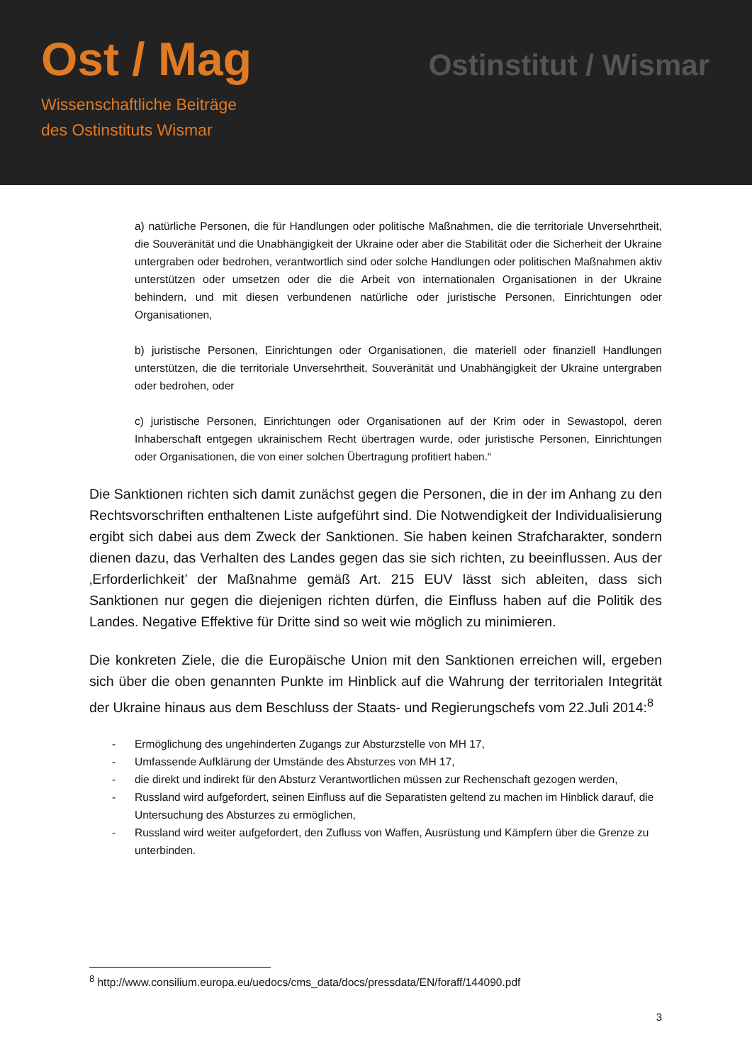Ost / Mag
Wissenschaftliche Beiträge
des Ostinstituts Wismar
Ostinstitut / Wismar
a) natürliche Personen, die für Handlungen oder politische Maßnahmen, die die territoriale Unversehrtheit, die Souveränität und die Unabhängigkeit der Ukraine oder aber die Stabilität oder die Sicherheit der Ukraine untergraben oder bedrohen, verantwortlich sind oder solche Handlungen oder politischen Maßnahmen aktiv unterstützen oder umsetzen oder die die Arbeit von internationalen Organisationen in der Ukraine behindern, und mit diesen verbundenen natürliche oder juristische Personen, Einrichtungen oder Organisationen,
b) juristische Personen, Einrichtungen oder Organisationen, die materiell oder finanziell Handlungen unterstützen, die die territoriale Unversehrtheit, Souveränität und Unabhängigkeit der Ukraine untergraben oder bedrohen, oder
c) juristische Personen, Einrichtungen oder Organisationen auf der Krim oder in Sewastopol, deren Inhaberschaft entgegen ukrainischem Recht übertragen wurde, oder juristische Personen, Einrichtungen oder Organisationen, die von einer solchen Übertragung profitiert haben.“
Die Sanktionen richten sich damit zunächst gegen die Personen, die in der im Anhang zu den Rechtsvorschriften enthaltenen Liste aufgeführt sind. Die Notwendigkeit der Individualisierung ergibt sich dabei aus dem Zweck der Sanktionen. Sie haben keinen Strafcharakter, sondern dienen dazu, das Verhalten des Landes gegen das sie sich richten, zu beeinflussen. Aus der ‚Erforderlichkeit’ der Maßnahme gemäß Art. 215 EUV lässt sich ableiten, dass sich Sanktionen nur gegen die diejenigen richten dürfen, die Einfluss haben auf die Politik des Landes. Negative Effektive für Dritte sind so weit wie möglich zu minimieren.
Die konkreten Ziele, die die Europäische Union mit den Sanktionen erreichen will, ergeben sich über die oben genannten Punkte im Hinblick auf die Wahrung der territorialen Integrität der Ukraine hinaus aus dem Beschluss der Staats- und Regierungschefs vom 22.Juli 2014:<sup>8</sup>
- Ermöglichung des ungehinderten Zugangs zur Absturzstelle von MH 17,
- Umfassende Aufklärung der Umstände des Absturzes von MH 17,
- die direkt und indirekt für den Absturz Verantwortlichen müssen zur Rechenschaft gezogen werden,
- Russland wird aufgefordert, seinen Einfluss auf die Separatisten geltend zu machen im Hinblick darauf, die Untersuchung des Absturzes zu ermöglichen,
- Russland wird weiter aufgefordert, den Zufluss von Waffen, Ausrüstung und Kämpfern über die Grenze zu unterbinden.
<sup>8</sup> http://www.consilium.europa.eu/uedocs/cms_data/docs/pressdata/EN/foraff/144090.pdf
3